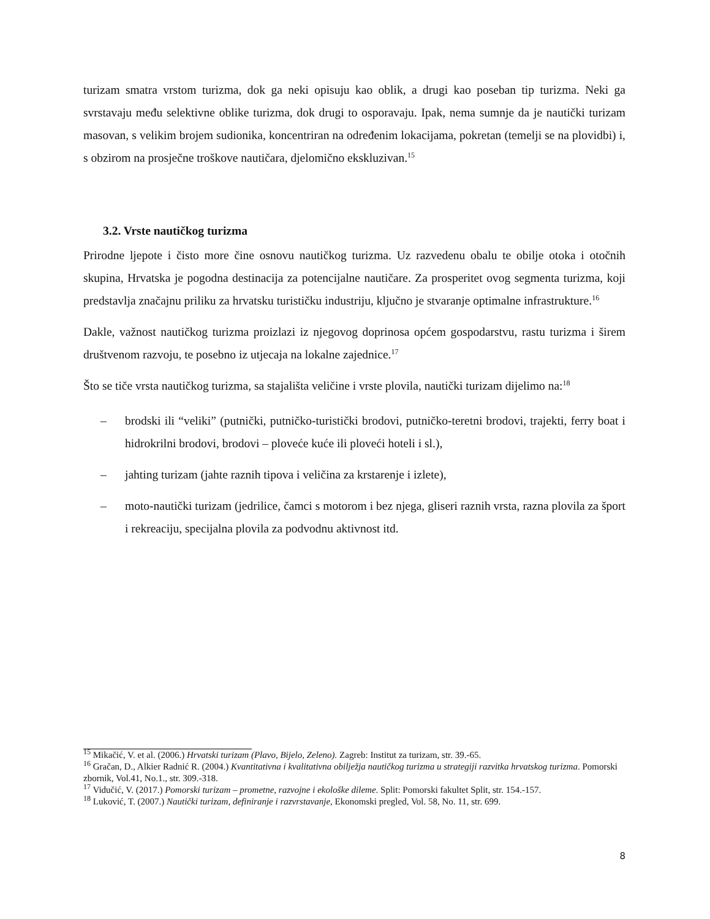turizam smatra vrstom turizma, dok ga neki opisuju kao oblik, a drugi kao poseban tip turizma. Neki ga svrstavaju među selektivne oblike turizma, dok drugi to osporavaju. Ipak, nema sumnje da je nautički turizam masovan, s velikim brojem sudionika, koncentriran na određenim lokacijama, pokretan (temelji se na plovidbi) i, s obzirom na prosječne troškove nautičara, djelomično ekskluzivan.<sup>15</sup>
3.2. Vrste nautičkog turizma
Prirodne ljepote i čisto more čine osnovu nautičkog turizma. Uz razvedenu obalu te obilje otoka i otočnih skupina, Hrvatska je pogodna destinacija za potencijalne nautičare. Za prosperitet ovog segmenta turizma, koji predstavlja značajnu priliku za hrvatsku turističku industriju, ključno je stvaranje optimalne infrastrukture.<sup>16</sup>
Dakle, važnost nautičkog turizma proizlazi iz njegovog doprinosa općem gospodarstvu, rastu turizma i širem društvenom razvoju, te posebno iz utjecaja na lokalne zajednice.<sup>17</sup>
Što se tiče vrsta nautičkog turizma, sa stajališta veličine i vrste plovila, nautički turizam dijelimo na:<sup>18</sup>
– brodski ili “veliki” (putnički, putničko-turistički brodovi, putničko-teretni brodovi, trajekti, ferry boat i hidrokrilni brodovi, brodovi – ploveće kuće ili ploveći hoteli i sl.),
– jahting turizam (jahte raznih tipova i veličina za krstarenje i izlete),
– moto-nautički turizam (jedrilice, čamci s motorom i bez njega, gliseri raznih vrsta, razna plovila za šport i rekreaciju, specijalna plovila za podvodnu aktivnost itd.
<sup>15</sup> Mikačić, V. et al. (2006.) Hrvatski turizam (Plavo, Bijelo, Zeleno). Zagreb: Institut za turizam, str. 39.-65.
<sup>16</sup> Gračan, D., Alkier Radnić R. (2004.) Kvantitativna i kvalitativna obilježja nautičkog turizma u strategiji razvitka hrvatskog turizma. Pomorski zbornik, Vol.41, No.1., str. 309.-318.
<sup>17</sup> Vidučić, V. (2017.) Pomorski turizam – prometne, razvojne i ekološke dileme. Split: Pomorski fakultet Split, str. 154.-157.
<sup>18</sup> Luković, T. (2007.) Nautički turizam, definiranje i razvrstavanje, Ekonomski pregled, Vol. 58, No. 11, str. 699.
8